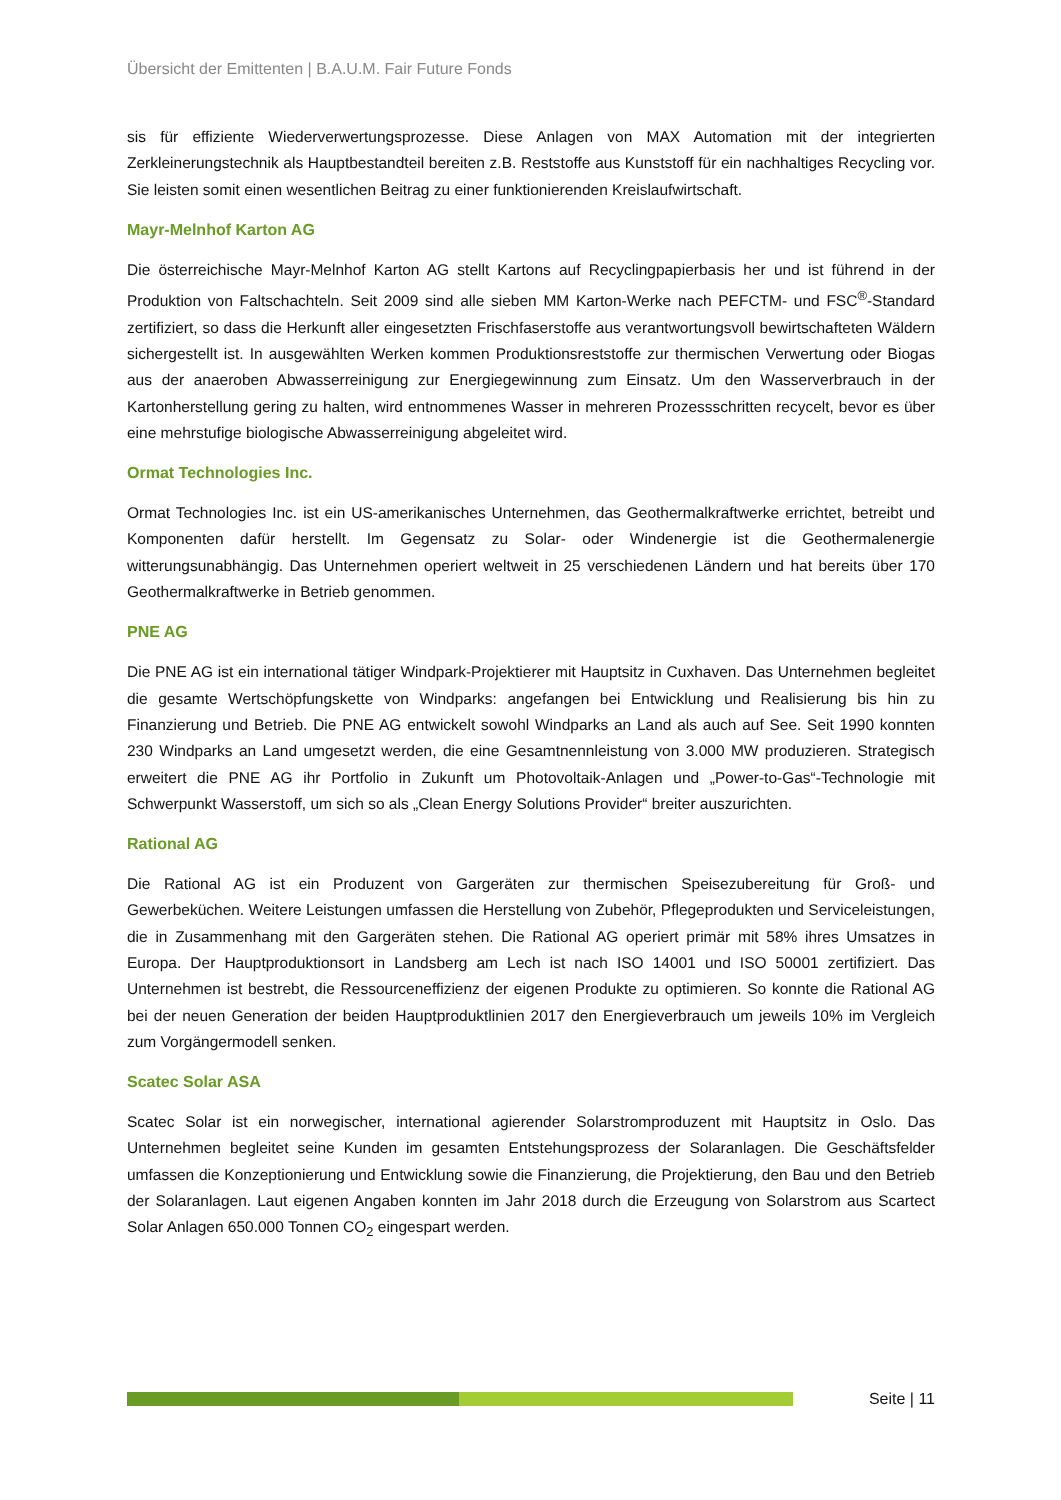Übersicht der Emittenten | B.A.U.M. Fair Future Fonds
sis für effiziente Wiederverwertungsprozesse. Diese Anlagen von MAX Automation mit der integrierten Zerkleinerungstechnik als Hauptbestandteil bereiten z.B. Reststoffe aus Kunststoff für ein nachhaltiges Recycling vor. Sie leisten somit einen wesentlichen Beitrag zu einer funktionierenden Kreislaufwirtschaft.
Mayr-Melnhof Karton AG
Die österreichische Mayr-Melnhof Karton AG stellt Kartons auf Recyclingpapierbasis her und ist führend in der Produktion von Faltschachteln. Seit 2009 sind alle sieben MM Karton-Werke nach PEFCTM- und FSC<sup>®</sup>-Standard zertifiziert, so dass die Herkunft aller eingesetzten Frischfaserstoffe aus verantwortungsvoll bewirtschafteten Wäldern sichergestellt ist. In ausgewählten Werken kommen Produktionsreststoffe zur thermischen Verwertung oder Biogas aus der anaeroben Abwasserreinigung zur Energiegewinnung zum Einsatz. Um den Wasserverbrauch in der Kartonherstellung gering zu halten, wird entnommenes Wasser in mehreren Prozessschritten recycelt, bevor es über eine mehrstufige biologische Abwasserreinigung abgeleitet wird.
Ormat Technologies Inc.
Ormat Technologies Inc. ist ein US-amerikanisches Unternehmen, das Geothermalkraftwerke errichtet, betreibt und Komponenten dafür herstellt. Im Gegensatz zu Solar- oder Windenergie ist die Geothermalenergie witterungsunabhängig. Das Unternehmen operiert weltweit in 25 verschiedenen Ländern und hat bereits über 170 Geothermalkraftwerke in Betrieb genommen.
PNE AG
Die PNE AG ist ein international tätiger Windpark-Projektierer mit Hauptsitz in Cuxhaven. Das Unternehmen begleitet die gesamte Wertschöpfungskette von Windparks: angefangen bei Entwicklung und Realisierung bis hin zu Finanzierung und Betrieb. Die PNE AG entwickelt sowohl Windparks an Land als auch auf See. Seit 1990 konnten 230 Windparks an Land umgesetzt werden, die eine Gesamtnennleistung von 3.000 MW produzieren. Strategisch erweitert die PNE AG ihr Portfolio in Zukunft um Photovoltaik-Anlagen und „Power-to-Gas“-Technologie mit Schwerpunkt Wasserstoff, um sich so als „Clean Energy Solutions Provider“ breiter auszurichten.
Rational AG
Die Rational AG ist ein Produzent von Gargeräten zur thermischen Speisezubereitung für Groß- und Gewerbeküchen. Weitere Leistungen umfassen die Herstellung von Zubehör, Pflegeprodukten und Serviceleistungen, die in Zusammenhang mit den Gargeräten stehen. Die Rational AG operiert primär mit 58% ihres Umsatzes in Europa. Der Hauptproduktionsort in Landsberg am Lech ist nach ISO 14001 und ISO 50001 zertifiziert. Das Unternehmen ist bestrebt, die Ressourceneffizienz der eigenen Produkte zu optimieren. So konnte die Rational AG bei der neuen Generation der beiden Hauptproduktlinien 2017 den Energieverbrauch um jeweils 10% im Vergleich zum Vorgängermodell senken.
Scatec Solar ASA
Scatec Solar ist ein norwegischer, international agierender Solarstromproduzent mit Hauptsitz in Oslo. Das Unternehmen begleitet seine Kunden im gesamten Entstehungsprozess der Solaranlagen. Die Geschäftsfelder umfassen die Konzeptionierung und Entwicklung sowie die Finanzierung, die Projektierung, den Bau und den Betrieb der Solaranlagen. Laut eigenen Angaben konnten im Jahr 2018 durch die Erzeugung von Solarstrom aus Scartect Solar Anlagen 650.000 Tonnen CO<sub>2</sub> eingespart werden.
Seite | 11